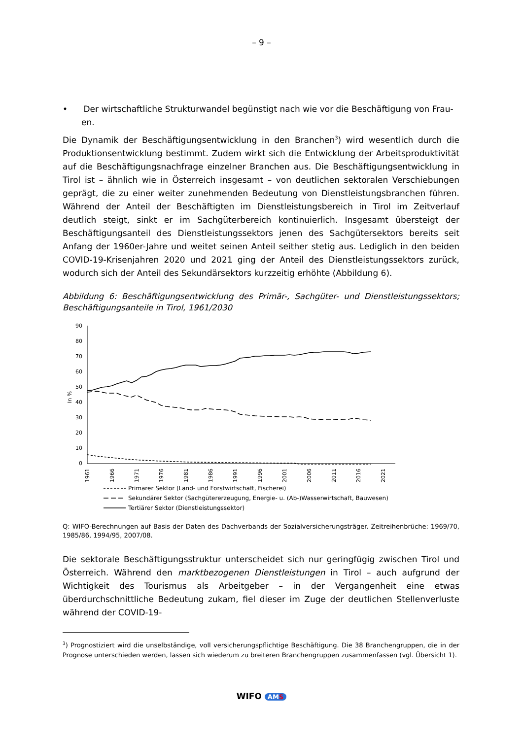– 9 –
• Der wirtschaftliche Strukturwandel begünstigt nach wie vor die Beschäftigung von Frau-
en.
Die Dynamik der Beschäftigungsentwicklung in den Branchen<sup>3</sup>) wird wesentlich durch die Produktionsentwicklung bestimmt. Zudem wirkt sich die Entwicklung der Arbeitsproduktivität auf die Beschäftigungsnachfrage einzelner Branchen aus. Die Beschäftigungsentwicklung in Tirol ist – ähnlich wie in Österreich insgesamt – von deutlichen sektoralen Verschiebungen geprägt, die zu einer weiter zunehmenden Bedeutung von Dienstleistungsbranchen führen. Während der Anteil der Beschäftigten im Dienstleistungsbereich in Tirol im Zeitverlauf deutlich steigt, sinkt er im Sachgüterbereich kontinuierlich. Insgesamt übersteigt der Beschäftigungsanteil des Dienstleistungssektors jenen des Sachgütersektors bereits seit Anfang der 1960er-Jahre und weitet seinen Anteil seither stetig aus. Lediglich in den beiden COVID-19-Krisenjahren 2020 und 2021 ging der Anteil des Dienstleistungssektors zurück, wodurch sich der Anteil des Sekundärsektors kurzzeitig erhöhte (Abbildung 6).
Abbildung 6: Beschäftigungsentwicklung des Primär-, Sachgüter- und Dienstleistungssektors; Beschäftigungsanteile in Tirol, 1961/2030
90
80
70
60
50
40
30
20
10
0
In %
1961
1966
1971
1976
1981
1986
1991
1996
2001
2006
2011
2016
2021
Primärer Sektor (Land- und Forstwirtschaft, Fischerei)
Sekundärer Sektor (Sachgütererzeugung, Energie- u. (Ab-)Wasserwirtschaft, Bauwesen)
Tertiärer Sektor (Dienstleistungssektor)
Q: WIFO-Berechnungen auf Basis der Daten des Dachverbands der Sozialversicherungsträger. Zeitreihenbrüche: 1969/70, 1985/86, 1994/95, 2007/08.
Die sektorale Beschäftigungsstruktur unterscheidet sich nur geringfügig zwischen Tirol und Österreich. Während den marktbezogenen Dienstleistungen in Tirol – auch aufgrund der Wichtigkeit des Tourismus als Arbeitgeber – in der Vergangenheit eine etwas überdurchschnittliche Bedeutung zukam, fiel dieser im Zuge der deutlichen Stellenverluste während der COVID-19-
<sup>3</sup>) Prognostiziert wird die unselbständige, voll versicherungspflichtige Beschäftigung. Die 38 Branchengruppen, die in der Prognose unterschieden werden, lassen sich wiederum zu breiteren Branchengruppen zusammenfassen (vgl. Übersicht 1).
WIFO AMS